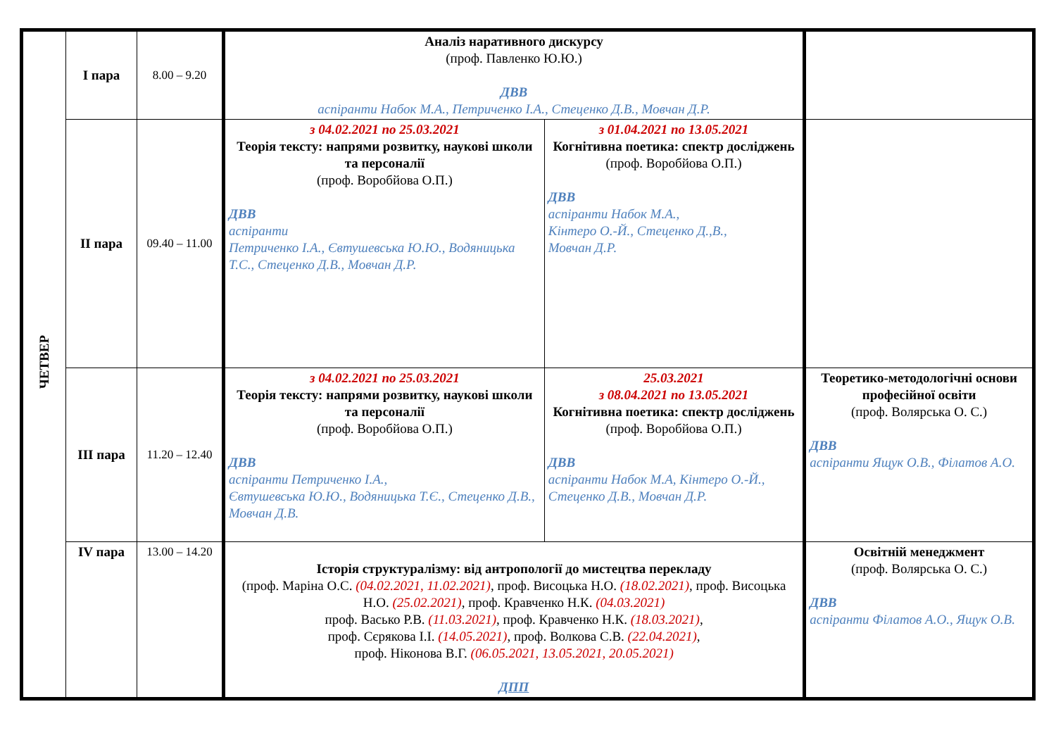| ЧЕТВЕР | І пара | 8.00 – 9.20 | Аналіз наративного дискурсу (проф. Павленко Ю.Ю.) ДВВ аспіранти Набок М.А., Петриченко І.А., Стеценко Д.В., Мовчан Д.Р. | | |
| | ІІ пара | 09.40 – 11.00 | з 04.02.2021 по 25.03.2021 Теорія тексту: напрями розвитку, наукові школи та персоналії (проф. Воробйова О.П.) ДВВ аспіранти Петриченко І.А., Євтушевська Ю.Ю., Водяницька Т.С., Стеценко Д.В., Мовчан Д.Р. | з 01.04.2021 по 13.05.2021 Когнітивна поетика: спектр досліджень (проф. Воробйова О.П.) ДВВ аспіранти Набок М.А., Кінтеро О.-Й., Стеценко Д.,В., Мовчан Д.Р. | |
| | ІІІ пара | 11.20 – 12.40 | з 04.02.2021 по 25.03.2021 Теорія тексту: напрями розвитку, наукові школи та персоналії (проф. Воробйова О.П.) ДВВ аспіранти Петриченко І.А., Євтушевська Ю.Ю., Водяницька Т.Є., Стеценко Д.В., Мовчан Д.В. | 25.03.2021 з 08.04.2021 по 13.05.2021 Когнітивна поетика: спектр досліджень (проф. Воробйова О.П.) ДВВ аспіранти Набок М.А, Кінтеро О.-Й., Стеценко Д.В., Мовчан Д.Р. | Теоретико-методологічні основи професійної освіти (проф. Волярська О. С.) ДВВ аспіранти Ящук О.В., Філатов А.О. |
| | IV пара | 13.00 – 14.20 | Історія структуралізму: від антропології до мистецтва перекладу (проф. Маріна О.С. (04.02.2021, 11.02.2021) , проф. Висоцька Н.О. (18.02.2021) , проф. Висоцька Н.О. (25.02.2021) , проф. Кравченко Н.К. (04.03.2021) проф. Васько Р.В. (11.03.2021) , проф. Кравченко Н.К. (18.03.2021) , проф. Сєрякова І.І. (14.05.2021) , проф. Волкова С.В. (22.04.2021) , проф. Ніконова В.Г. (06.05.2021, 13.05.2021, 20.05.2021) ДПП | | Освітній менеджмент (проф. Волярська О. С.) ДВВ аспіранти Філатов А.О., Ящук О.В. |